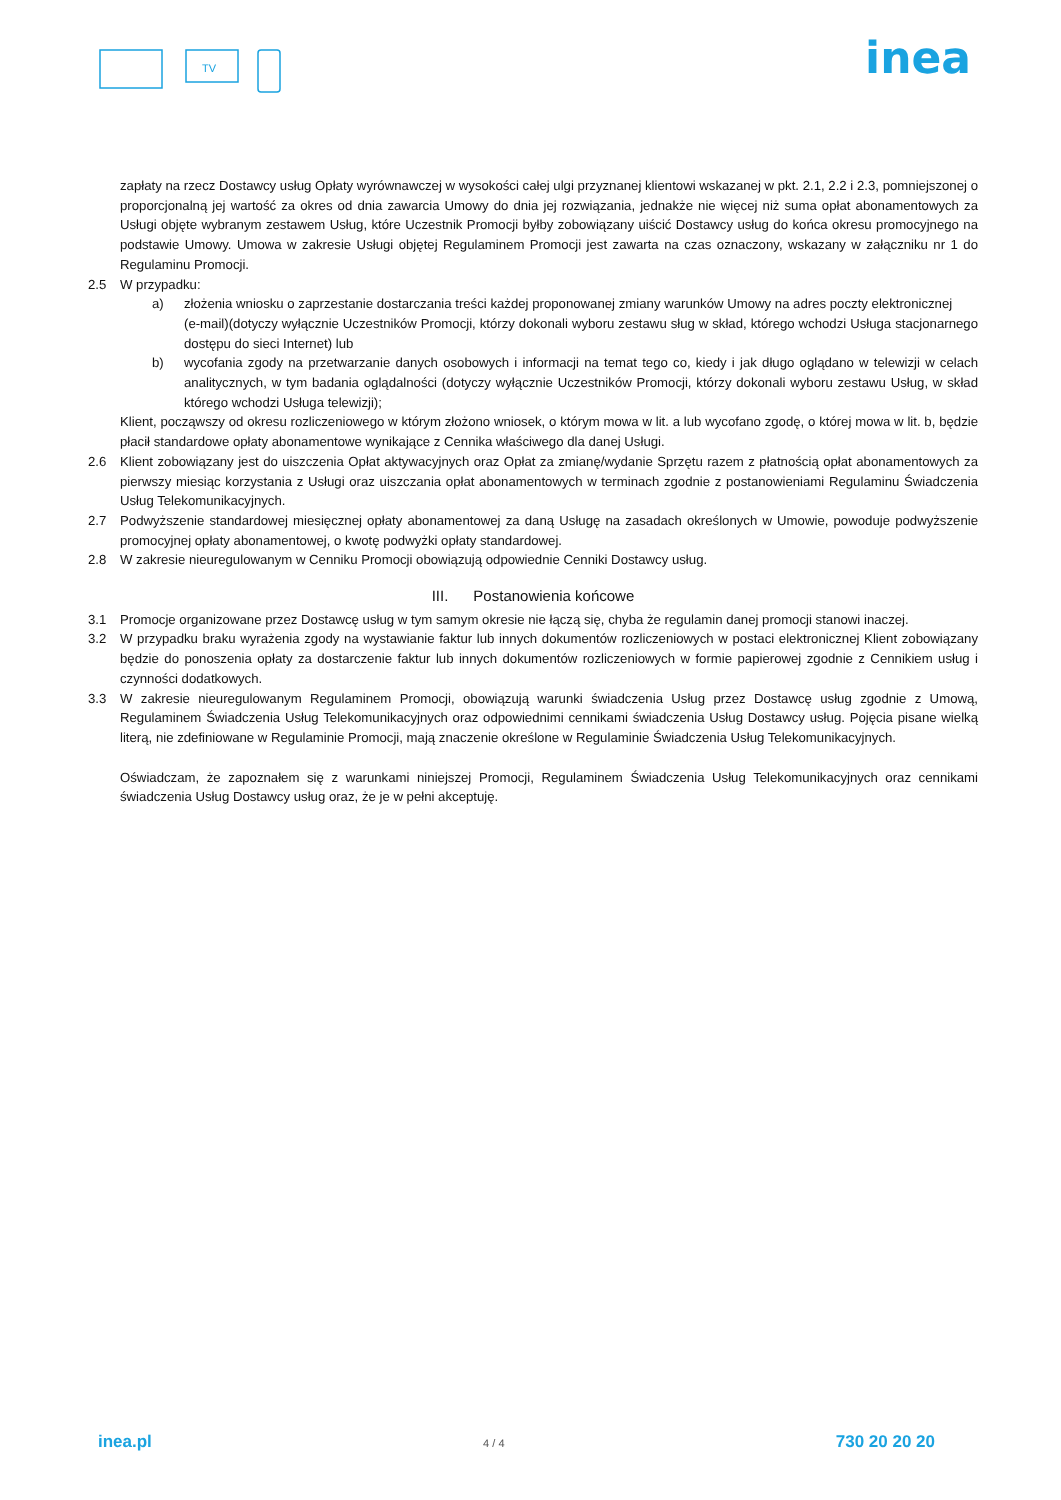TV
inea
zapłaty na rzecz Dostawcy usług Opłaty wyrównawczej w wysokości całej ulgi przyznanej klientowi wskazanej w pkt. 2.1, 2.2 i 2.3, pomniejszonej o proporcjonalną jej wartość za okres od dnia zawarcia Umowy do dnia jej rozwiązania, jednakże nie więcej niż suma opłat abonamentowych za Usługi objęte wybranym zestawem Usług, które Uczestnik Promocji byłby zobowiązany uiścić Dostawcy usług do końca okresu promocyjnego na podstawie Umowy. Umowa w zakresie Usługi objętej Regulaminem Promocji jest zawarta na czas oznaczony, wskazany w załączniku nr 1 do Regulaminu Promocji.
2.5 W przypadku:
a) złożenia wniosku o zaprzestanie dostarczania treści każdej proponowanej zmiany warunków Umowy na adres poczty elektronicznej
(e-mail)(dotyczy wyłącznie Uczestników Promocji, którzy dokonali wyboru zestawu sług w skład, którego wchodzi Usługa stacjonarnego dostępu do sieci Internet) lub
b) wycofania zgody na przetwarzanie danych osobowych i informacji na temat tego co, kiedy i jak długo oglądano w telewizji w celach analitycznych, w tym badania oglądalności (dotyczy wyłącznie Uczestników Promocji, którzy dokonali wyboru zestawu Usług, w skład którego wchodzi Usługa telewizji);
Klient, począwszy od okresu rozliczeniowego w którym złożono wniosek, o którym mowa w lit. a lub wycofano zgodę, o której mowa w lit. b, będzie płacił standardowe opłaty abonamentowe wynikające z Cennika właściwego dla danej Usługi.
2.6 Klient zobowiązany jest do uiszczenia Opłat aktywacyjnych oraz Opłat za zmianę/wydanie Sprzętu razem z płatnością opłat abonamentowych za pierwszy miesiąc korzystania z Usługi oraz uiszczania opłat abonamentowych w terminach zgodnie z postanowieniami Regulaminu Świadczenia Usług Telekomunikacyjnych.
2.7 Podwyższenie standardowej miesięcznej opłaty abonamentowej za daną Usługę na zasadach określonych w Umowie, powoduje podwyższenie promocyjnej opłaty abonamentowej, o kwotę podwyżki opłaty standardowej.
2.8 W zakresie nieuregulowanym w Cenniku Promocji obowiązują odpowiednie Cenniki Dostawcy usług.
III. Postanowienia końcowe
3.1 Promocje organizowane przez Dostawcę usług w tym samym okresie nie łączą się, chyba że regulamin danej promocji stanowi inaczej.
3.2 W przypadku braku wyrażenia zgody na wystawianie faktur lub innych dokumentów rozliczeniowych w postaci elektronicznej Klient zobowiązany będzie do ponoszenia opłaty za dostarczenie faktur lub innych dokumentów rozliczeniowych w formie papierowej zgodnie z Cennikiem usług i czynności dodatkowych.
3.3 W zakresie nieuregulowanym Regulaminem Promocji, obowiązują warunki świadczenia Usług przez Dostawcę usług zgodnie z Umową, Regulaminem Świadczenia Usług Telekomunikacyjnych oraz odpowiednimi cennikami świadczenia Usług Dostawcy usług. Pojęcia pisane wielką literą, nie zdefiniowane w Regulaminie Promocji, mają znaczenie określone w Regulaminie Świadczenia Usług Telekomunikacyjnych.
Oświadczam, że zapoznałem się z warunkami niniejszej Promocji, Regulaminem Świadczenia Usług Telekomunikacyjnych oraz cennikami świadczenia Usług Dostawcy usług oraz, że je w pełni akceptuję.
inea.pl 4 / 4 730 20 20 20